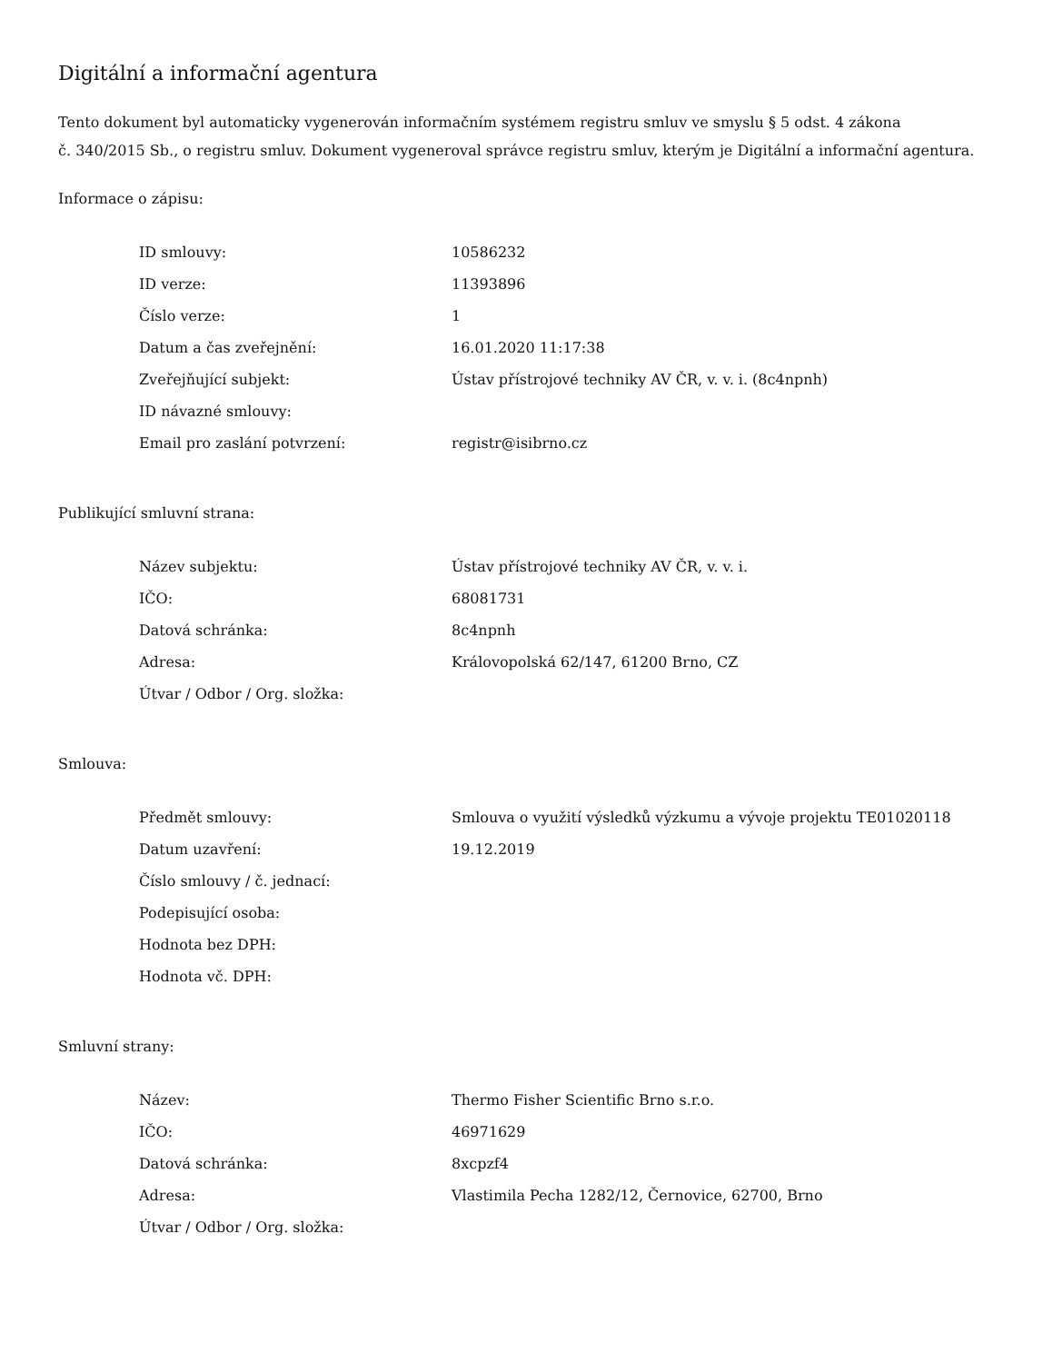Digitální a informační agentura
Tento dokument byl automaticky vygenerován informačním systémem registru smluv ve smyslu § 5 odst. 4 zákona
č. 340/2015 Sb., o registru smluv. Dokument vygeneroval správce registru smluv, kterým je Digitální a informační agentura.
Informace o zápisu:
| ID smlouvy: | 10586232 |
| ID verze: | 11393896 |
| Číslo verze: | 1 |
| Datum a čas zveřejnění: | 16.01.2020 11:17:38 |
| Zveřejňující subjekt: | Ústav přístrojové techniky AV ČR, v. v. i. (8c4npnh) |
| ID návazné smlouvy: | |
| Email pro zaslání potvrzení: | registr@isibrno.cz |
Publikující smluvní strana:
| Název subjektu: | Ústav přístrojové techniky AV ČR, v. v. i. |
| IČO: | 68081731 |
| Datová schránka: | 8c4npnh |
| Adresa: | Královopolská 62/147, 61200 Brno, CZ |
| Útvar / Odbor / Org. složka: | |
Smlouva:
| Předmět smlouvy: | Smlouva o využití výsledků výzkumu a vývoje projektu TE01020118 |
| Datum uzavření: | 19.12.2019 |
| Číslo smlouvy / č. jednací: | |
| Podepisující osoba: | |
| Hodnota bez DPH: | |
| Hodnota vč. DPH: | |
Smluvní strany:
| Název: | Thermo Fisher Scientific Brno s.r.o. |
| IČO: | 46971629 |
| Datová schránka: | 8xcpzf4 |
| Adresa: | Vlastimila Pecha 1282/12, Černovice, 62700, Brno |
| Útvar / Odbor / Org. složka: | |